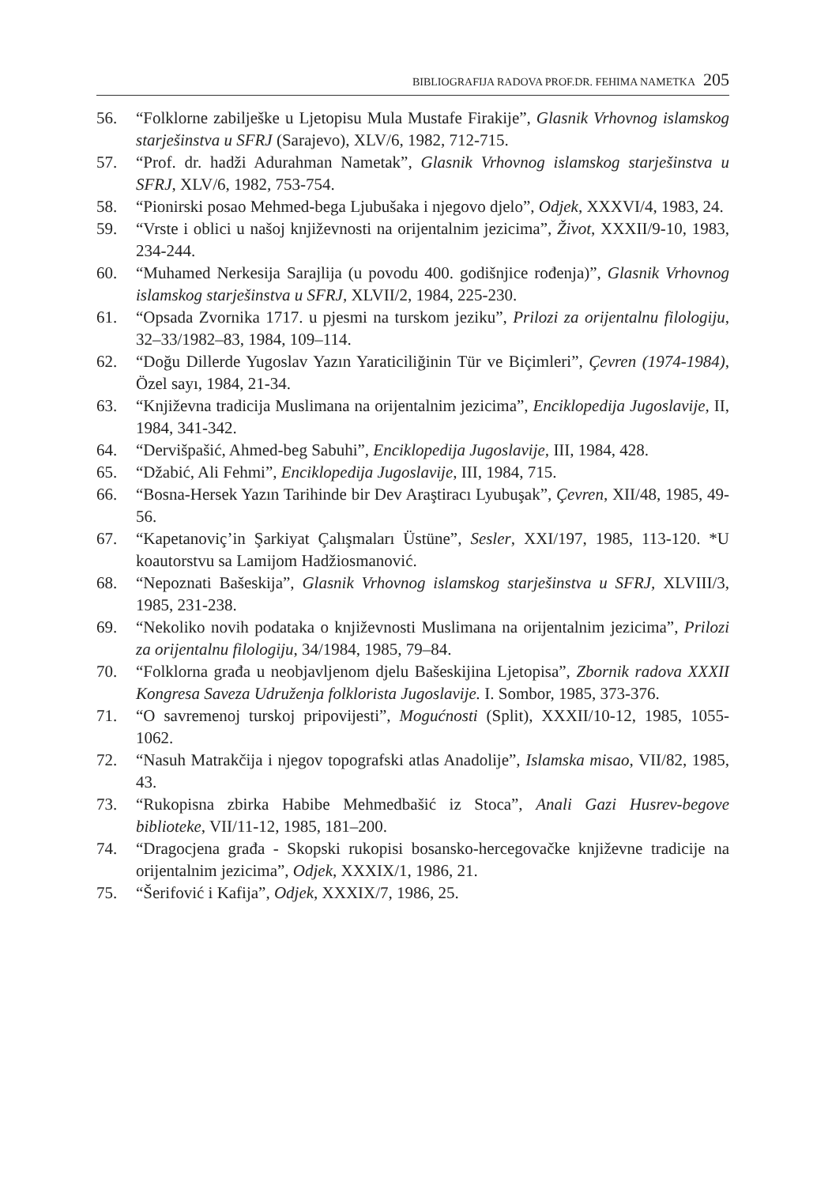BIBLIOGRAFIJA RADOVA PROF.DR. FEHIMA NAMETKA 205
56. “Folklorne zabilješke u Ljetopisu Mula Mustafe Firakije”, Glasnik Vrhovnog islamskog starješinstva u SFRJ (Sarajevo), XLV/6, 1982, 712-715.
57. “Prof. dr. hadži Adurahman Nametak”, Glasnik Vrhovnog islamskog starješinstva u SFRJ, XLV/6, 1982, 753-754.
58. “Pionirski posao Mehmed-bega Ljubušaka i njegovo djelo”, Odjek, XXXVI/4, 1983, 24.
59. “Vrste i oblici u našoj književnosti na orijentalnim jezicima”, Život, XXXII/9-10, 1983, 234-244.
60. “Muhamed Nerkesija Sarajlija (u povodu 400. godišnjice rođenja)”, Glasnik Vrhovnog islamskog starješinstva u SFRJ, XLVII/2, 1984, 225-230.
61. “Opsada Zvornika 1717. u pjesmi na turskom jeziku”, Prilozi za orijentalnu filologiju, 32–33/1982–83, 1984, 109–114.
62. “Doğu Dillerde Yugoslav Yazın Yaraticiliğinin Tür ve Biçimleri”, Çevren (1974-1984), Özel sayı, 1984, 21-34.
63. “Književna tradicija Muslimana na orijentalnim jezicima”, Enciklopedija Jugoslavije, II, 1984, 341-342.
64. “Dervišpašić, Ahmed-beg Sabuhi”, Enciklopedija Jugoslavije, III, 1984, 428.
65. “Džabić, Ali Fehmi”, Enciklopedija Jugoslavije, III, 1984, 715.
66. “Bosna-Hersek Yazın Tarihinde bir Dev Araştiracı Lyubuşak”, Çevren, XII/48, 1985, 49-56.
67. “Kapetanoviç’in Şarkiyat Çalışmaları Üstüne”, Sesler, XXI/197, 1985, 113-120. *U koautorstvu sa Lamijom Hadžiosmanović.
68. “Nepoznati Bašeskija”, Glasnik Vrhovnog islamskog starješinstva u SFRJ, XLVIII/3, 1985, 231-238.
69. “Nekoliko novih podataka o književnosti Muslimana na orijentalnim jezicima”, Prilozi za orijentalnu filologiju, 34/1984, 1985, 79–84.
70. “Folklorna građa u neobjavljenom djelu Bašeskijina Ljetopisa”, Zbornik radova XXXII Kongresa Saveza Udruženja folklorista Jugoslavije. I. Sombor, 1985, 373-376.
71. “O savremenoj turskoj pripovijesti”, Mogućnosti (Split), XXXII/10-12, 1985, 1055-1062.
72. “Nasuh Matrakčija i njegov topografski atlas Anadolije”, Islamska misao, VII/82, 1985, 43.
73. “Rukopisna zbirka Habibe Mehmedbašić iz Stoca”, Anali Gazi Husrev-begove biblioteke, VII/11-12, 1985, 181–200.
74. “Dragocjena građa - Skopski rukopisi bosansko-hercegovačke književne tradicije na orijentalnim jezicima”, Odjek, XXXIX/1, 1986, 21.
75. “Šerifović i Kafija”, Odjek, XXXIX/7, 1986, 25.